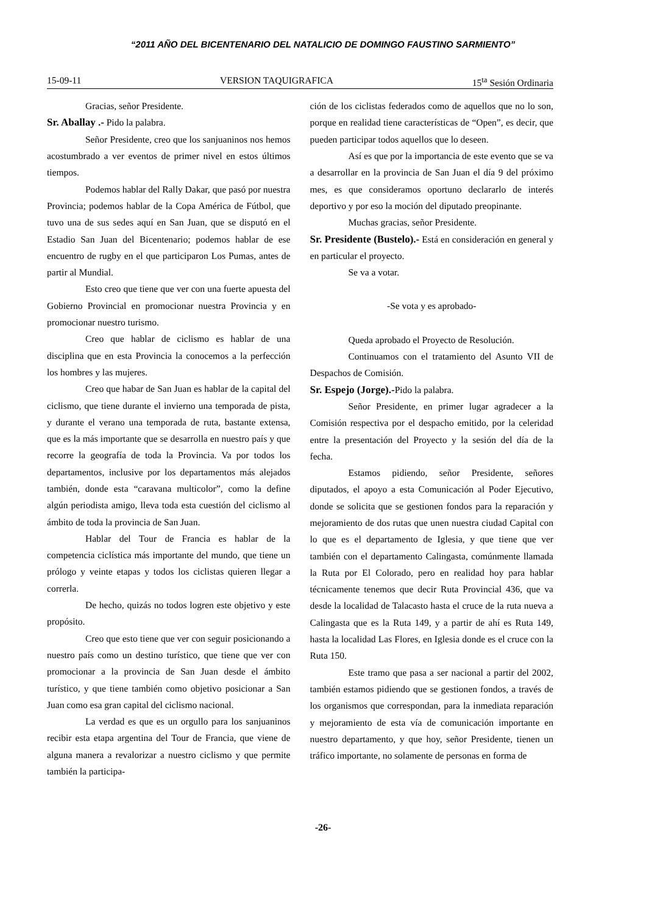“2011 AÑO DEL BICENTENARIO DEL NATALICIO DE DOMINGO FAUSTINO SARMIENTO”
15-09-11 VERSION TAQUIGRAFICA 15<sup>ta</sup> Sesión Ordinaria
Gracias, señor Presidente.
Sr. Aballay .- Pido la palabra.
Señor Presidente, creo que los sanjuaninos nos hemos acostumbrado a ver eventos de primer nivel en estos últimos tiempos.
Podemos hablar del Rally Dakar, que pasó por nuestra Provincia; podemos hablar de la Copa América de Fútbol, que tuvo una de sus sedes aquí en San Juan, que se disputó en el Estadio San Juan del Bicentenario; podemos hablar de ese encuentro de rugby en el que participaron Los Pumas, antes de partir al Mundial.
Esto creo que tiene que ver con una fuerte apuesta del Gobierno Provincial en promocionar nuestra Provincia y en promocionar nuestro turismo.
Creo que hablar de ciclismo es hablar de una disciplina que en esta Provincia la conocemos a la perfección los hombres y las mujeres.
Creo que habar de San Juan es hablar de la capital del ciclismo, que tiene durante el invierno una temporada de pista, y durante el verano una temporada de ruta, bastante extensa, que es la más importante que se desarrolla en nuestro país y que recorre la geografía de toda la Provincia. Va por todos los departamentos, inclusive por los departamentos más alejados también, donde esta “caravana multicolor”, como la define algún periodista amigo, lleva toda esta cuestión del ciclismo al ámbito de toda la provincia de San Juan.
Hablar del Tour de Francia es hablar de la competencia ciclística más importante del mundo, que tiene un prólogo y veinte etapas y todos los ciclistas quieren llegar a correrla.
De hecho, quizás no todos logren este objetivo y este propósito.
Creo que esto tiene que ver con seguir posicionando a nuestro país como un destino turístico, que tiene que ver con promocionar a la provincia de San Juan desde el ámbito turístico, y que tiene también como objetivo posicionar a San Juan como esa gran capital del ciclismo nacional.
La verdad es que es un orgullo para los sanjuaninos recibir esta etapa argentina del Tour de Francia, que viene de alguna manera a revalorizar a nuestro ciclismo y que permite también la participa-
ción de los ciclistas federados como de aquellos que no lo son, porque en realidad tiene características de “Open”, es decir, que pueden participar todos aquellos que lo deseen.
Así es que por la importancia de este evento que se va a desarrollar en la provincia de San Juan el día 9 del próximo mes, es que consideramos oportuno declararlo de interés deportivo y por eso la moción del diputado preopinante.
Muchas gracias, señor Presidente.
Sr. Presidente (Bustelo).- Está en consideración en general y en particular el proyecto.
Se va a votar.
-Se vota y es aprobado-
Queda aprobado el Proyecto de Resolución.
Continuamos con el tratamiento del Asunto VII de Despachos de Comisión.
Sr. Espejo (Jorge).-Pido la palabra.
Señor Presidente, en primer lugar agradecer a la Comisión respectiva por el despacho emitido, por la celeridad entre la presentación del Proyecto y la sesión del día de la fecha.
Estamos pidiendo, señor Presidente, señores diputados, el apoyo a esta Comunicación al Poder Ejecutivo, donde se solicita que se gestionen fondos para la reparación y mejoramiento de dos rutas que unen nuestra ciudad Capital con lo que es el departamento de Iglesia, y que tiene que ver también con el departamento Calingasta, comúnmente llamada la Ruta por El Colorado, pero en realidad hoy para hablar técnicamente tenemos que decir Ruta Provincial 436, que va desde la localidad de Talacasto hasta el cruce de la ruta nueva a Calingasta que es la Ruta 149, y a partir de ahí es Ruta 149, hasta la localidad Las Flores, en Iglesia donde es el cruce con la Ruta 150.
Este tramo que pasa a ser nacional a partir del 2002, también estamos pidiendo que se gestionen fondos, a través de los organismos que correspondan, para la inmediata reparación y mejoramiento de esta vía de comunicación importante en nuestro departamento, y que hoy, señor Presidente, tienen un tráfico importante, no solamente de personas en forma de
-26-